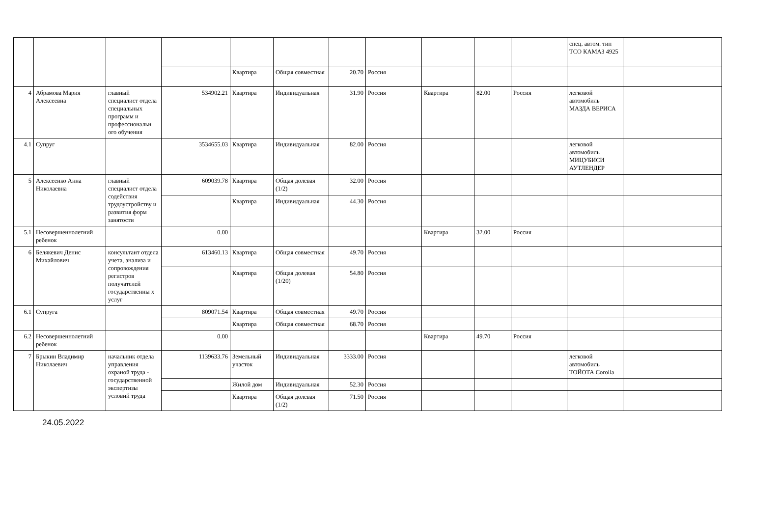| | | | | | | | | | | | спец. автом. тип ТСО КАМАЗ 4925 | |
| | | | | Квартира | Общая совместная | 20.70 | Россия | | | | | |
| 4 | Абрамова Мария Алексеевна | главный специалист отдела специальных программ и профессиональн ого обучения | 534902.21 | Квартира | Индивидуальная | 31.90 | Россия | Квартира | 82.00 | Россия | легковой автомобиль МАЗДА ВЕРИСА | |
| 4.1 | Супруг | | 3534655.03 | Квартира | Индивидуальная | 82.00 | Россия | | | | легковой автомобиль МИЦУБИСИ АУТЛЕНДЕР | |
| 5 | Алексеенко Анна Николаевна | главный специалист отдела содействия трудоустройству и развития форм занятости | 609039.78 | Квартира | Общая долевая (1/2) | 32.00 | Россия | | | | | |
| | | | | Квартира | Индивидуальная | 44.30 | Россия | | | | | |
| 5.1 | Несовершеннолетний ребенок | | 0.00 | | | | | Квартира | 32.00 | Россия | | |
| 6 | Белякевич Денис Михайлович | консультант отдела учета, анализа и сопровождения регистров получателей государственны х услуг | 613460.13 | Квартира | Общая совместная | 49.70 | Россия | | | | | |
| | | | | Квартира | Общая долевая (1/20) | 54.80 | Россия | | | | | |
| 6.1 | Супруга | | 809071.54 | Квартира | Общая совместная | 49.70 | Россия | | | | | |
| | | | | Квартира | Общая совместная | 68.70 | Россия | | | | | |
| 6.2 | Несовершеннолетний ребенок | | 0.00 | | | | | Квартира | 49.70 | Россия | | |
| 7 | Брыкин Владимир Николаевич | начальник отдела управления охраной труда - государственной экспертизы условий труда | 1139633.76 | Земельный участок | Индивидуальная | 3333.00 | Россия | | | | легковой автомобиль ТОЙОТА Corolla | |
| | | | | Жилой дом | Индивидуальная | 52.30 | Россия | | | | | |
| | | | | Квартира | Общая долевая (1/2) | 71.50 | Россия | | | | | |
24.05.2022